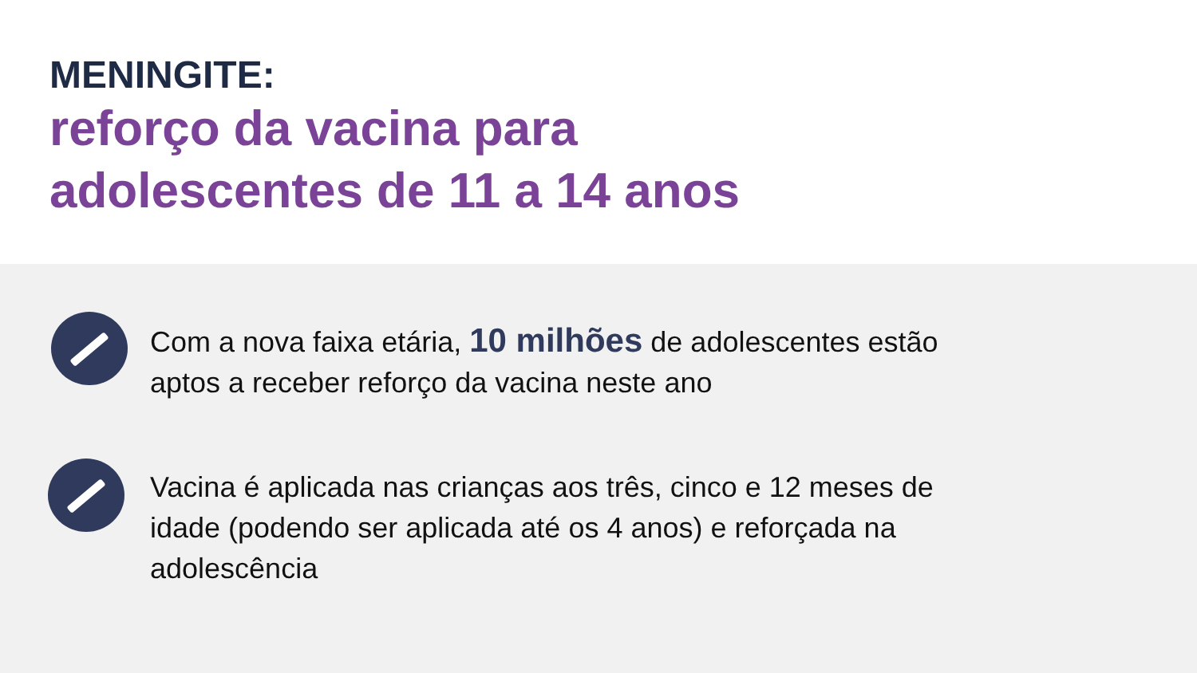MENINGITE:
reforço da vacina para
adolescentes de 11 a 14 anos
Com a nova faixa etária, 10 milhões de adolescentes estão aptos a receber reforço da vacina neste ano
Vacina é aplicada nas crianças aos três, cinco e 12 meses de idade (podendo ser aplicada até os 4 anos) e reforçada na adolescência